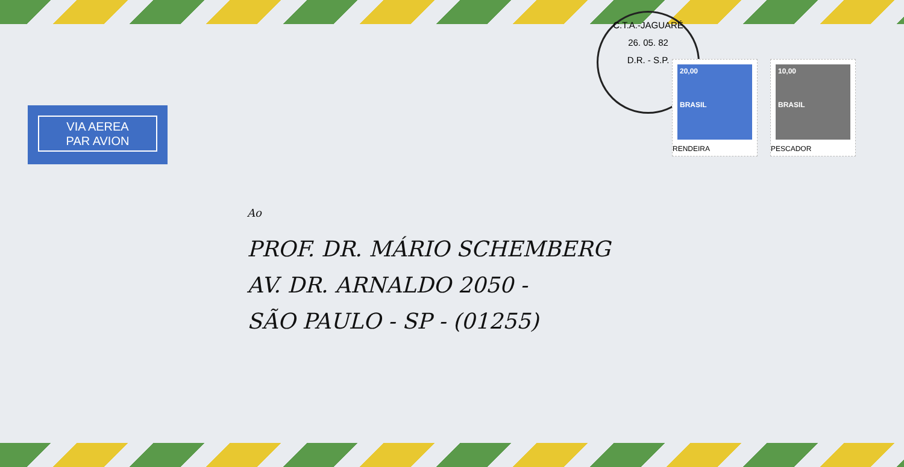VIA AEREA
PAR AVION
C.T.A.-JAGUARÉ
26. 05. 82
D.R. - S.P.
20,00
BRASIL
RENDEIRA
10,00
BRASIL
PESCADOR
Ao
PROF. DR. MÁRIO SCHEMBERG
AV. DR. ARNALDO 2050 -
SÃO PAULO - SP - (01255)